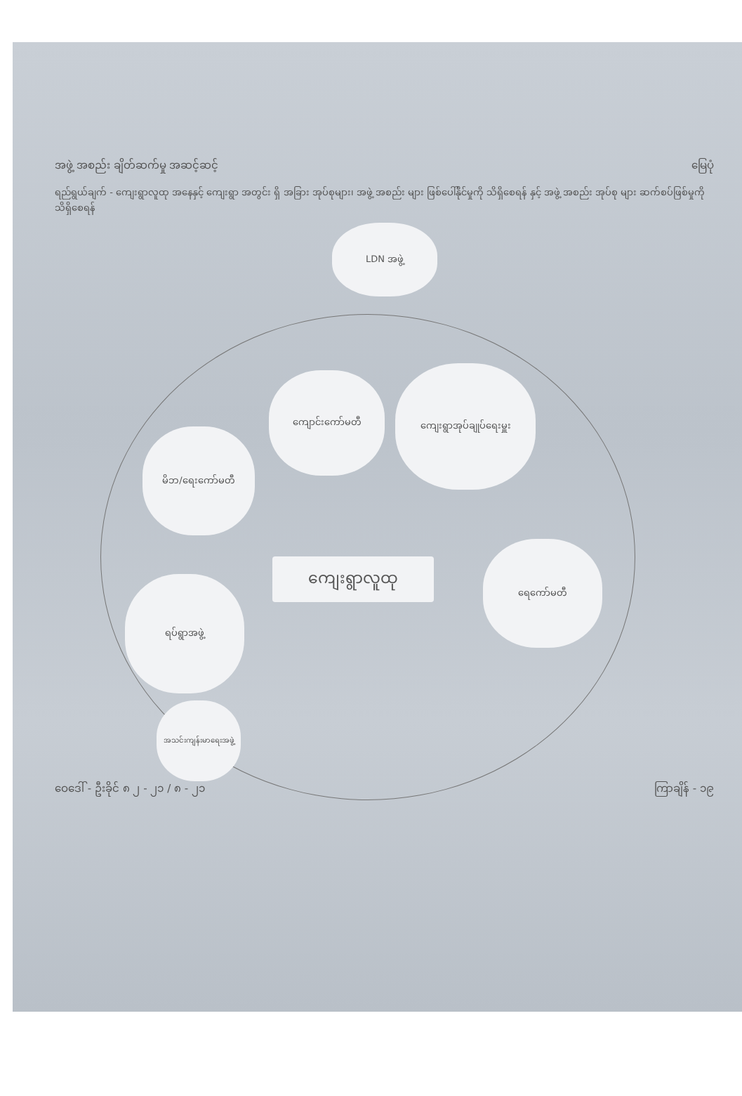အဖွဲ့ အစည်း ချိတ်ဆက်မှု အဆင့်ဆင့် မြေပုံ
ရည်ရွယ်ချက် - ကျေးရွာလူထု အနေနှင့် ကျေးရွာ အတွင်း ရှိ အခြား အုပ်စုများ၊ အဖွဲ့ အစည်း များ ဖြစ်ပေါ်နိုင်မှုကို သိရှိစေရန် နှင့် အဖွဲ့ အစည်း အုပ်စု များ ဆက်စပ်ဖြစ်မှုကို သိရှိစေရန်
LDN အဖွဲ့
ကျောင်းကော်မတီ
ကျေးရွာအုပ်ချုပ်ရေးမှူး
မိဘ/ရေးကော်မတီ
ကျေးရွာလူထု
ရေကော်မတီ
ရပ်ရွာအဖွဲ့
အသင်းကျန်းမာရေးအဖွဲ့
ဝေဒေါ် - ဦးခိုင် ၈ ၂ - ၂၁ / ၈ - ၂၁ ကြာချိန် - ၁၉